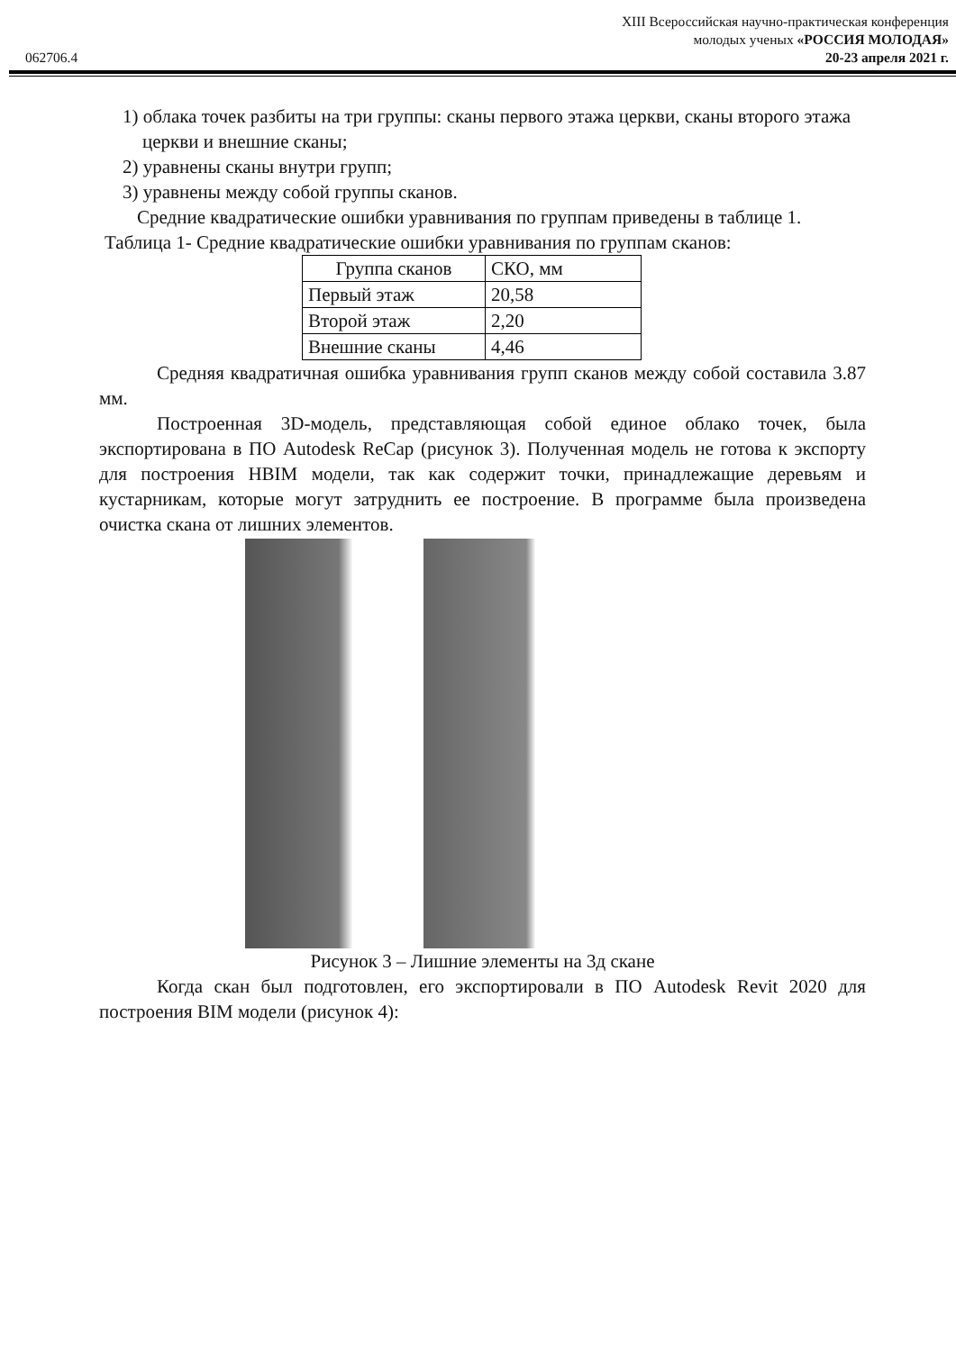XIII Всероссийская научно-практическая конференция
молодых ученых «РОССИЯ МОЛОДАЯ»
062706.4 20-23 апреля 2021 г.
1) облака точек разбиты на три группы: сканы первого этажа церкви, сканы второго этажа церкви и внешние сканы;
2) уравнены сканы внутри групп;
3) уравнены между собой группы сканов.
Средние квадратические ошибки уравнивания по группам приведены в таблице 1.
Таблица 1- Средние квадратические ошибки уравнивания по группам сканов:
| Группа сканов | СКО, мм |
| Первый этаж | 20,58 |
| Второй этаж | 2,20 |
| Внешние сканы | 4,46 |
Средняя квадратичная ошибка уравнивания групп сканов между собой составила 3.87 мм.
Построенная 3D-модель, представляющая собой единое облако точек, была экспортирована в ПО Autodesk ReCap (рисунок 3). Полученная модель не готова к экспорту для построения HBIM модели, так как содержит точки, принадлежащие деревьям и кустарникам, которые могут затруднить ее построение. В программе была произведена очистка скана от лишних элементов.
Рисунок 3 – Лишние элементы на 3д скане
Когда скан был подготовлен, его экспортировали в ПО Autodesk Revit 2020 для построения BIM модели (рисунок 4):